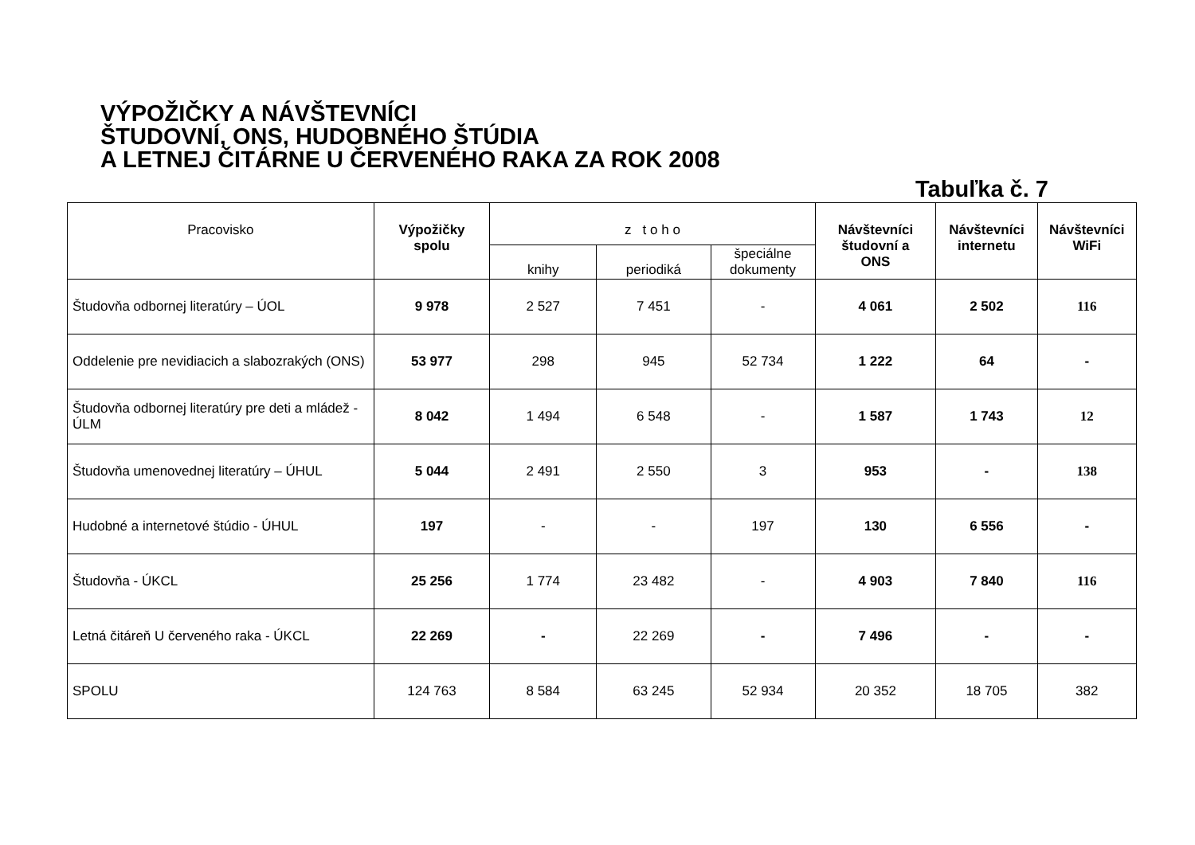VÝPOŽIČKY A NÁVŠTEVNÍCI
ŠTUDOVNÍ, ONS, HUDOBNÉHO ŠTÚDIA
A LETNEJ ČITÁRNE U ČERVENÉHO RAKA ZA ROK 2008
Tabuľka č. 7
| Pracovisko | Výpožičky spolu | z t o h o | | | Návštevníci študovní a ONS | Návštevníci internetu | Návštevníci WiFi |
| --- | --- | --- | --- | --- | --- | --- | --- |
| | | knihy | periodiká | špeciálne dokumenty | | | |
| Študovňa odbornej literatúry – ÚOL | 9 978 | 2 527 | 7 451 | - | 4 061 | 2 502 | 116 |
| Oddelenie pre nevidiacich a slabozrakých (ONS) | 53 977 | 298 | 945 | 52 734 | 1 222 | 64 | - |
| Študovňa odbornej literatúry pre deti a mládež - ÚLM | 8 042 | 1 494 | 6 548 | - | 1 587 | 1 743 | 12 |
| Študovňa umenovednej literatúry – ÚHUL | 5 044 | 2 491 | 2 550 | 3 | 953 | - | 138 |
| Hudobné a internetové štúdio - ÚHUL | 197 | - | - | 197 | 130 | 6 556 | - |
| Študovňa - ÚKCL | 25 256 | 1 774 | 23 482 | - | 4 903 | 7 840 | 116 |
| Letná čitáreň U červeného raka - ÚKCL | 22 269 | - | 22 269 | - | 7 496 | - | - |
| SPOLU | 124 763 | 8 584 | 63 245 | 52 934 | 20 352 | 18 705 | 382 |